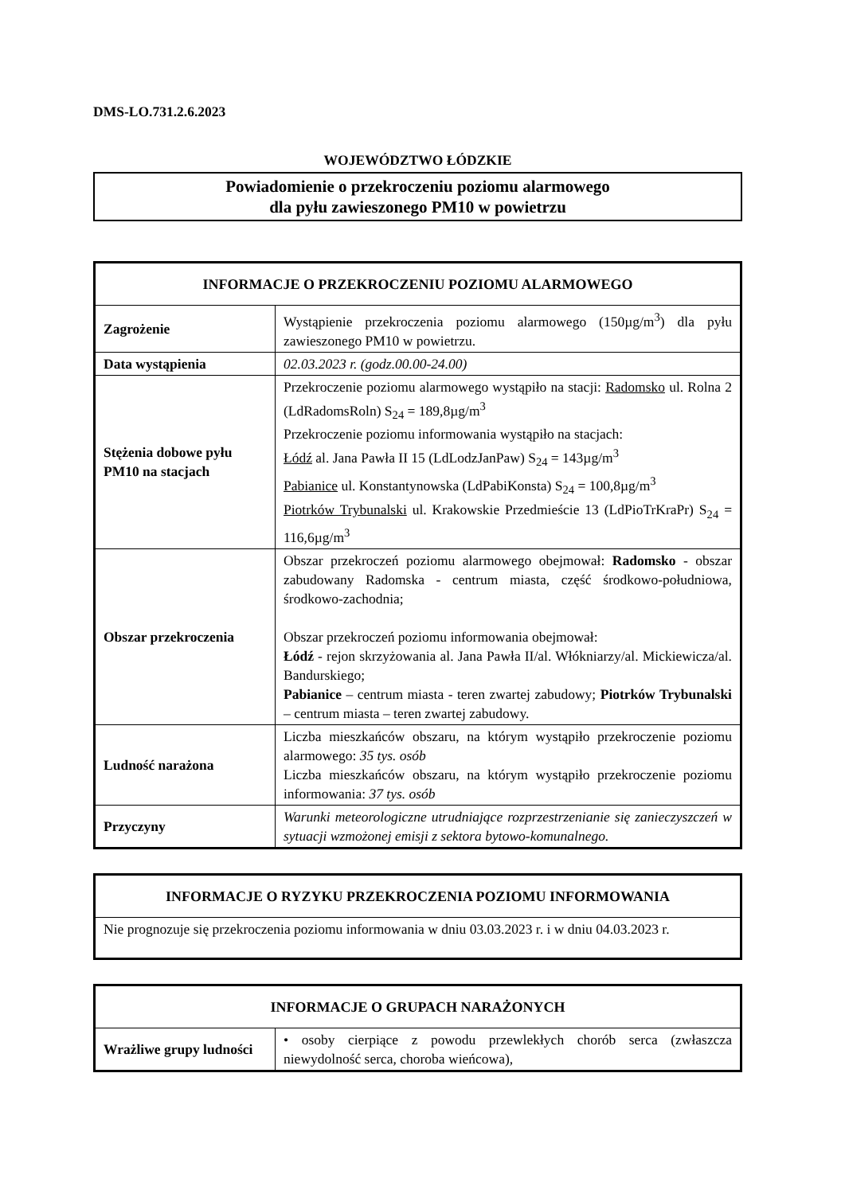DMS-LO.731.2.6.2023
WOJEWÓDZTWO ŁÓDZKIE
Powiadomienie o przekroczeniu poziomu alarmowego
dla pyłu zawieszonego PM10 w powietrzu
| INFORMACJE O PRZEKROCZENIU POZIOMU ALARMOWEGO | |
| --- | --- |
| Zagrożenie | Wystąpienie przekroczenia poziomu alarmowego (150µg/m<sup>3</sup>) dla pyłu zawieszonego PM10 w powietrzu. |
| Data wystąpienia | 02.03.2023 r. (godz.00.00-24.00) |
| Stężenia dobowe pyłu PM10 na stacjach | Przekroczenie poziomu alarmowego wystąpiło na stacji: Radomsko ul. Rolna 2 (LdRadomsRoln) S<sub>24</sub> = 189,8µg/m<sup>3</sup> Przekroczenie poziomu informowania wystąpiło na stacjach: Łódź al. Jana Pawła II 15 (LdLodzJanPaw) S<sub>24</sub> = 143µg/m<sup>3</sup> Pabianice ul. Konstantynowska (LdPabiKonsta) S<sub>24</sub> = 100,8µg/m<sup>3</sup> Piotrków Trybunalski ul. Krakowskie Przedmieście 13 (LdPioTrKraPr) S<sub>24</sub> = 116,6µg/m<sup>3</sup> |
| Obszar przekroczenia | Obszar przekroczeń poziomu alarmowego obejmował: Radomsko - obszar zabudowany Radomska - centrum miasta, część środkowo-południowa, środkowo-zachodnia; Obszar przekroczeń poziomu informowania obejmował: Łódź - rejon skrzyżowania al. Jana Pawła II/al. Włókniarzy/al. Mickiewicza/al. Bandurskiego; Pabianice – centrum miasta - teren zwartej zabudowy; Piotrków Trybunalski – centrum miasta – teren zwartej zabudowy. |
| Ludność narażona | Liczba mieszkańców obszaru, na którym wystąpiło przekroczenie poziomu alarmowego: 35 tys. osób Liczba mieszkańców obszaru, na którym wystąpiło przekroczenie poziomu informowania: 37 tys. osób |
| Przyczyny | Warunki meteorologiczne utrudniające rozprzestrzenianie się zanieczyszczeń w sytuacji wzmożonej emisji z sektora bytowo-komunalnego. |
| INFORMACJE O RYZYKU PRZEKROCZENIA POZIOMU INFORMOWANIA |
| --- |
| Nie prognozuje się przekroczenia poziomu informowania w dniu 03.03.2023 r. i w dniu 04.03.2023 r. |
| INFORMACJE O GRUPACH NARAŻONYCH | |
| --- | --- |
| Wrażliwe grupy ludności | • osoby cierpiące z powodu przewlekłych chorób serca (zwłaszcza niewydolność serca, choroba wieńcowa), |